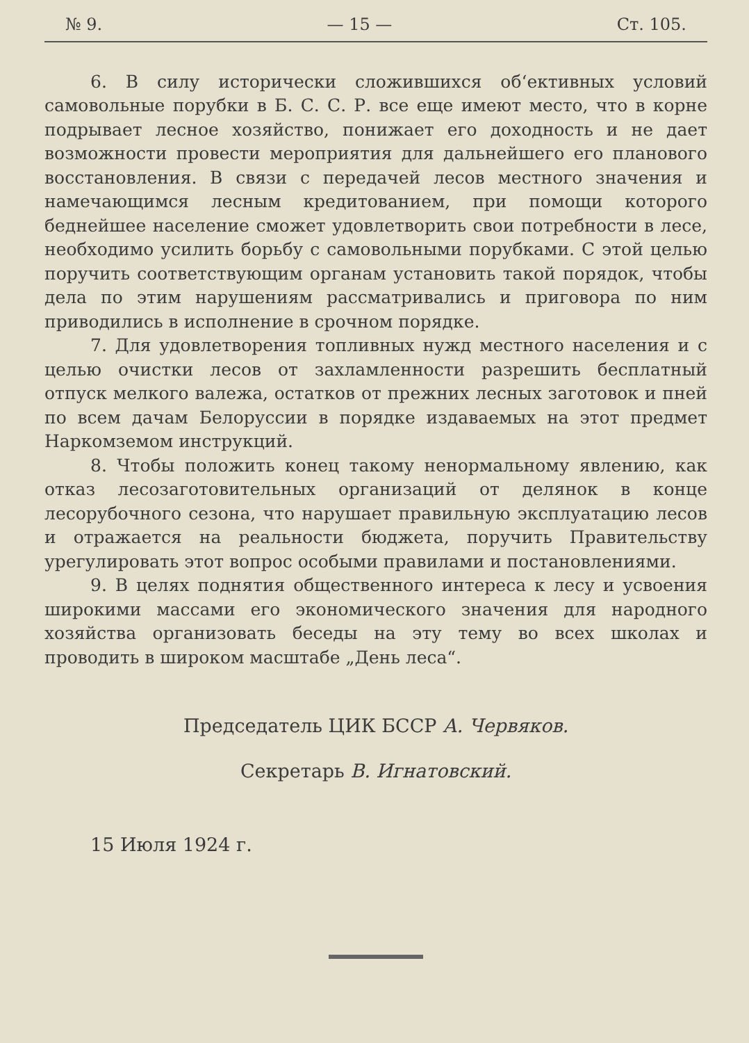№ 9. — 15 — Ст. 105.
6. В силу исторически сложившихся об‘ективных условий самовольные порубки в Б. С. С. Р. все еще имеют место, что в корне подрывает лесное хозяйство, понижает его доходность и не дает возможности провести мероприятия для дальнейшего его планового восстановления. В связи с передачей лесов местного значения и намечающимся лесным кредитованием, при помощи которого беднейшее население сможет удовлетворить свои потребности в лесе, необходимо усилить борьбу с самовольными порубками. С этой целью поручить соответствующим органам установить такой порядок, чтобы дела по этим нарушениям рассматривались и приговора по ним приводились в исполнение в срочном порядке.
7. Для удовлетворения топливных нужд местного населения и с целью очистки лесов от захламленности разрешить бесплатный отпуск мелкого валежа, остатков от прежних лесных заготовок и пней по всем дачам Белоруссии в порядке издаваемых на этот предмет Наркомземом инструкций.
8. Чтобы положить конец такому ненормальному явлению, как отказ лесозаготовительных организаций от делянок в конце лесорубочного сезона, что нарушает правильную эксплуатацию лесов и отражается на реальности бюджета, поручить Правительству урегулировать этот вопрос особыми правилами и постановлениями.
9. В целях поднятия общественного интереса к лесу и усвоения широкими массами его экономического значения для народного хозяйства организовать беседы на эту тему во всех школах и проводить в широком масштабе „День леса“.
Председатель ЦИК БССР А. Червяков.
Секретарь В. Игнатовский.
15 Июля 1924 г.